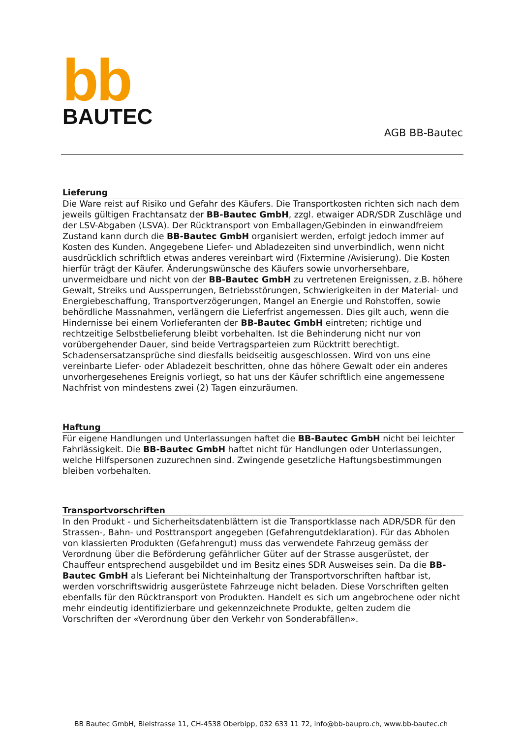bb
BAUTEC
AGB BB-Bautec
Lieferung
Die Ware reist auf Risiko und Gefahr des Käufers. Die Transportkosten richten sich nach dem jeweils gültigen Frachtansatz der BB-Bautec GmbH, zzgl. etwaiger ADR/SDR Zuschläge und der LSV-Abgaben (LSVA). Der Rücktransport von Emballagen/Gebinden in einwandfreiem Zustand kann durch die BB-Bautec GmbH organisiert werden, erfolgt jedoch immer auf Kosten des Kunden. Angegebene Liefer- und Abladezeiten sind unverbindlich, wenn nicht ausdrücklich schriftlich etwas anderes vereinbart wird (Fixtermine /Avisierung). Die Kosten hierfür trägt der Käufer. Änderungswünsche des Käufers sowie unvorhersehbare, unvermeidbare und nicht von der BB-Bautec GmbH zu vertretenen Ereignissen, z.B. höhere Gewalt, Streiks und Aussperrungen, Betriebsstörungen, Schwierigkeiten in der Material- und Energiebeschaffung, Transportverzögerungen, Mangel an Energie und Rohstoffen, sowie behördliche Massnahmen, verlängern die Lieferfrist angemessen. Dies gilt auch, wenn die Hindernisse bei einem Vorlieferanten der BB-Bautec GmbH eintreten; richtige und rechtzeitige Selbstbelieferung bleibt vorbehalten. Ist die Behinderung nicht nur von vorübergehender Dauer, sind beide Vertragsparteien zum Rücktritt berechtigt. Schadensersatzansprüche sind diesfalls beidseitig ausgeschlossen. Wird von uns eine vereinbarte Liefer- oder Abladezeit beschritten, ohne das höhere Gewalt oder ein anderes unvorhergesehenes Ereignis vorliegt, so hat uns der Käufer schriftlich eine angemessene Nachfrist von mindestens zwei (2) Tagen einzuräumen.
Haftung
Für eigene Handlungen und Unterlassungen haftet die BB-Bautec GmbH nicht bei leichter Fahrlässigkeit. Die BB-Bautec GmbH haftet nicht für Handlungen oder Unterlassungen, welche Hilfspersonen zuzurechnen sind. Zwingende gesetzliche Haftungsbestimmungen bleiben vorbehalten.
Transportvorschriften
In den Produkt - und Sicherheitsdatenblättern ist die Transportklasse nach ADR/SDR für den Strassen-, Bahn- und Posttransport angegeben (Gefahrengutdeklaration). Für das Abholen von klassierten Produkten (Gefahrengut) muss das verwendete Fahrzeug gemäss der Verordnung über die Beförderung gefährlicher Güter auf der Strasse ausgerüstet, der Chauffeur entsprechend ausgebildet und im Besitz eines SDR Ausweises sein. Da die BB-Bautec GmbH als Lieferant bei Nichteinhaltung der Transportvorschriften haftbar ist, werden vorschriftswidrig ausgerüstete Fahrzeuge nicht beladen. Diese Vorschriften gelten ebenfalls für den Rücktransport von Produkten. Handelt es sich um angebrochene oder nicht mehr eindeutig identifizierbare und gekennzeichnete Produkte, gelten zudem die Vorschriften der «Verordnung über den Verkehr von Sonderabfällen».
BB Bautec GmbH, Bielstrasse 11, CH-4538 Oberbipp, 032 633 11 72, info@bb-baupro.ch, www.bb-bautec.ch